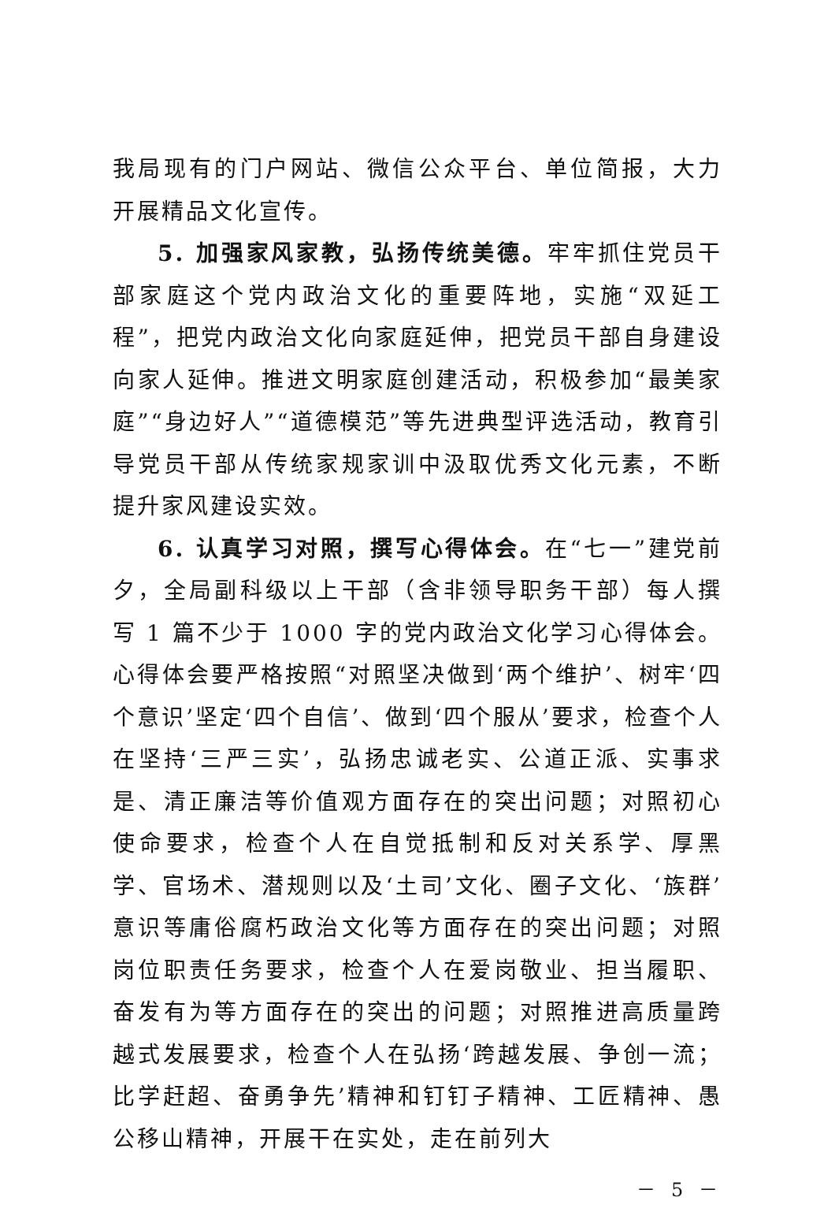我局现有的门户网站、微信公众平台、单位简报，大力开展精品文化宣传。
5. 加强家风家教，弘扬传统美德。牢牢抓住党员干部家庭这个党内政治文化的重要阵地，实施“双延工程”，把党内政治文化向家庭延伸，把党员干部自身建设向家人延伸。推进文明家庭创建活动，积极参加“最美家庭”“身边好人”“道德模范”等先进典型评选活动，教育引导党员干部从传统家规家训中汲取优秀文化元素，不断提升家风建设实效。
6. 认真学习对照，撰写心得体会。在“七一”建党前夕，全局副科级以上干部（含非领导职务干部）每人撰写 1 篇不少于 1000 字的党内政治文化学习心得体会。心得体会要严格按照“对照坚决做到‘两个维护’、树牢‘四个意识’坚定‘四个自信’、做到‘四个服从’要求，检查个人在坚持‘三严三实’，弘扬忠诚老实、公道正派、实事求是、清正廉洁等价值观方面存在的突出问题；对照初心使命要求，检查个人在自觉抵制和反对关系学、厚黑学、官场术、潜规则以及‘土司’文化、圈子文化、‘族群’意识等庸俗腐朽政治文化等方面存在的突出问题；对照岗位职责任务要求，检查个人在爱岗敬业、担当履职、奋发有为等方面存在的突出的问题；对照推进高质量跨越式发展要求，检查个人在弘扬‘跨越发展、争创一流；比学赶超、奋勇争先’精神和钉钉子精神、工匠精神、愚公移山精神，开展干在实处，走在前列大
－ 5 －